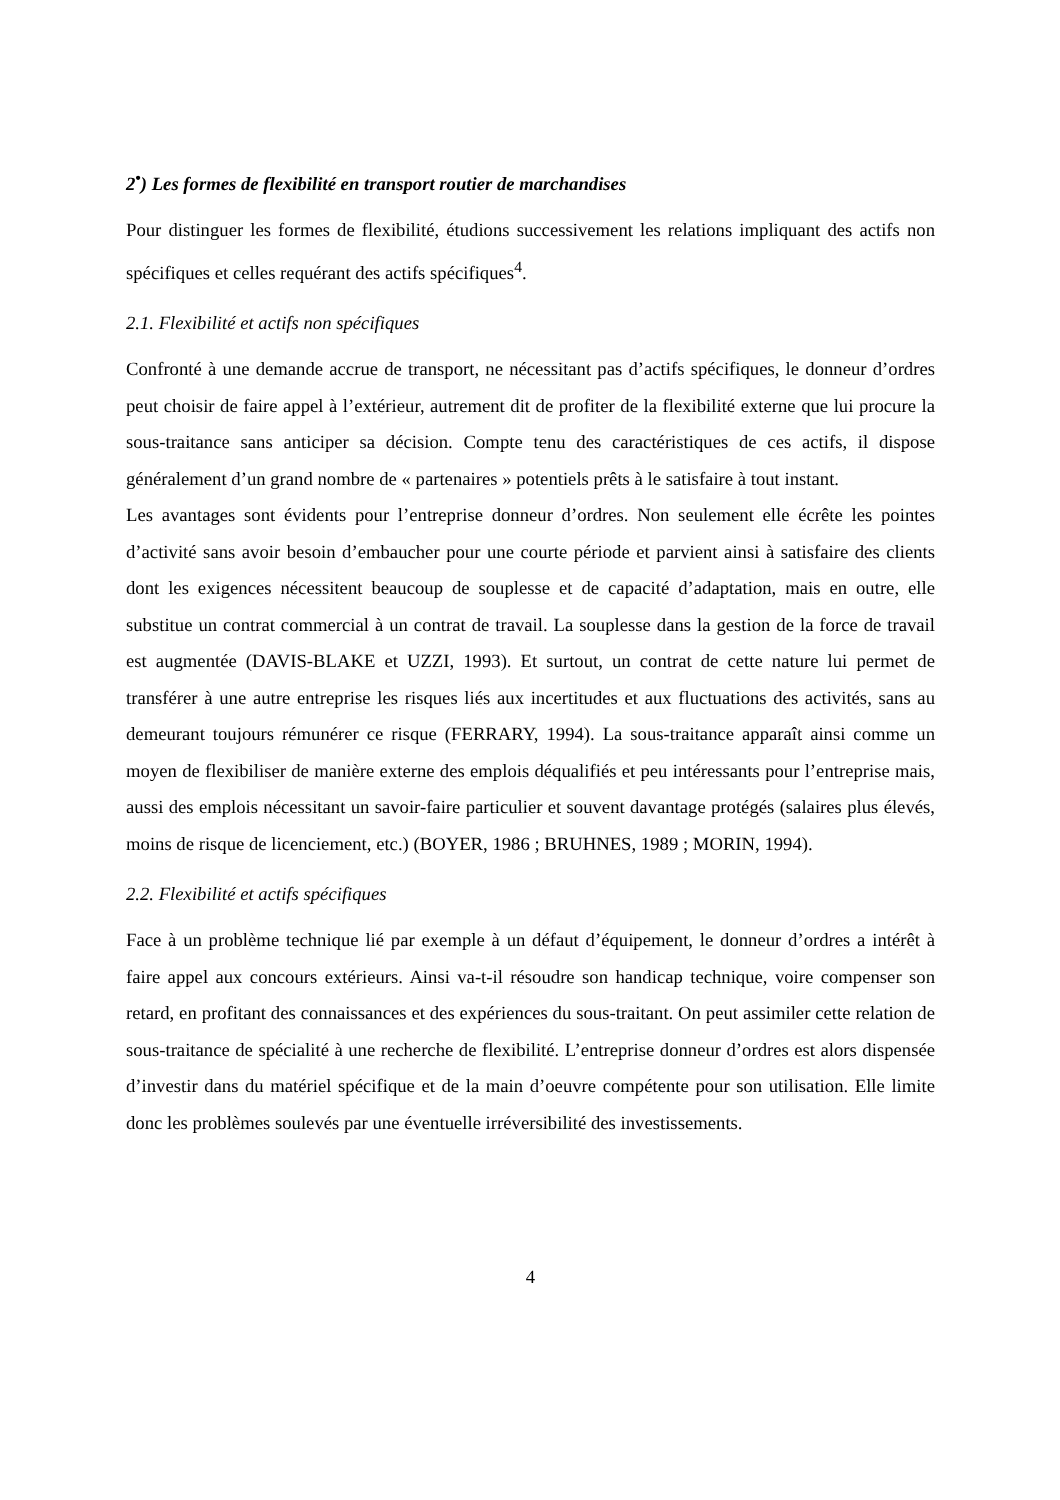2<sup>•</sup>) Les formes de flexibilité en transport routier de marchandises
Pour distinguer les formes de flexibilité, étudions successivement les relations impliquant des actifs non spécifiques et celles requérant des actifs spécifiques<sup>4</sup>.
2.1. Flexibilité et actifs non spécifiques
Confronté à une demande accrue de transport, ne nécessitant pas d’actifs spécifiques, le donneur d’ordres peut choisir de faire appel à l’extérieur, autrement dit de profiter de la flexibilité externe que lui procure la sous-traitance sans anticiper sa décision. Compte tenu des caractéristiques de ces actifs, il dispose généralement d’un grand nombre de « partenaires » potentiels prêts à le satisfaire à tout instant.
Les avantages sont évidents pour l’entreprise donneur d’ordres. Non seulement elle écrête les pointes d’activité sans avoir besoin d’embaucher pour une courte période et parvient ainsi à satisfaire des clients dont les exigences nécessitent beaucoup de souplesse et de capacité d’adaptation, mais en outre, elle substitue un contrat commercial à un contrat de travail. La souplesse dans la gestion de la force de travail est augmentée (DAVIS-BLAKE et UZZI, 1993). Et surtout, un contrat de cette nature lui permet de transférer à une autre entreprise les risques liés aux incertitudes et aux fluctuations des activités, sans au demeurant toujours rémunérer ce risque (FERRARY, 1994). La sous-traitance apparaît ainsi comme un moyen de flexibiliser de manière externe des emplois déqualifiés et peu intéressants pour l’entreprise mais, aussi des emplois nécessitant un savoir-faire particulier et souvent davantage protégés (salaires plus élevés, moins de risque de licenciement, etc.) (BOYER, 1986 ; BRUHNES, 1989 ; MORIN, 1994).
2.2. Flexibilité et actifs spécifiques
Face à un problème technique lié par exemple à un défaut d’équipement, le donneur d’ordres a intérêt à faire appel aux concours extérieurs. Ainsi va-t-il résoudre son handicap technique, voire compenser son retard, en profitant des connaissances et des expériences du sous-traitant. On peut assimiler cette relation de sous-traitance de spécialité à une recherche de flexibilité. L’entreprise donneur d’ordres est alors dispensée d’investir dans du matériel spécifique et de la main d’oeuvre compétente pour son utilisation. Elle limite donc les problèmes soulevés par une éventuelle irréversibilité des investissements.
4